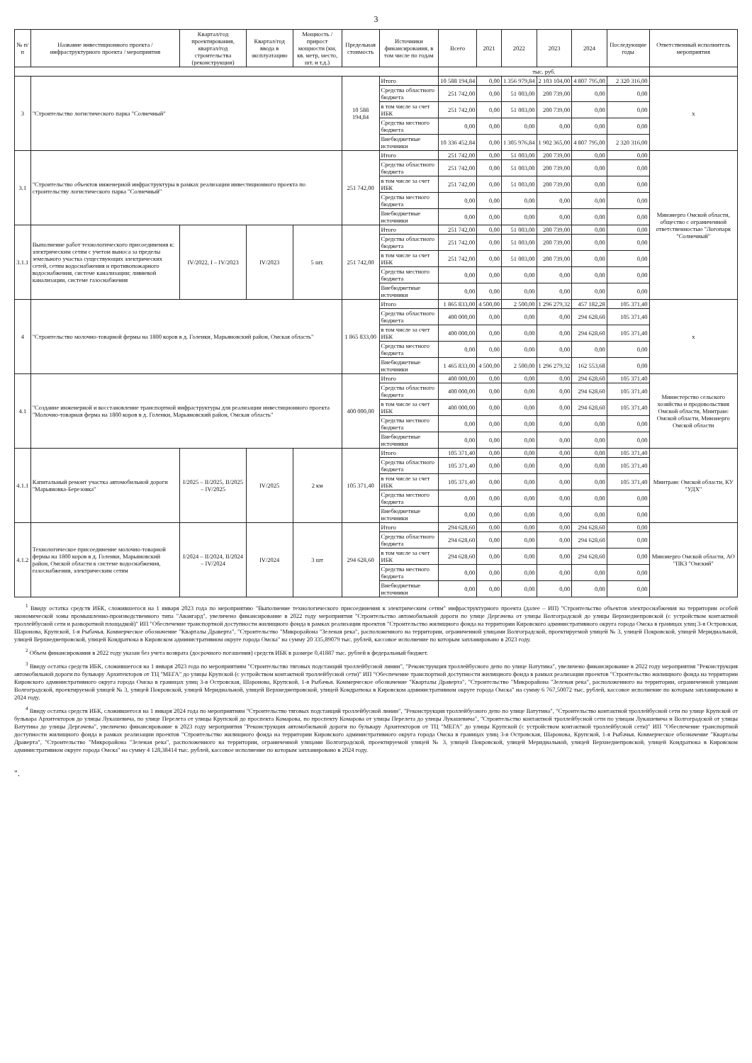3
| № п/п | Название инвестиционного проекта / инфраструктурного проекта / мероприятия | Квартал/год проектирования, квартал/год строительства (реконструкции) | Квартал/год ввода в эксплуатацию | Мощность / прирост мощности (км, кв. метр, место, шт. и т.д.) | Предельная стоимость | Источники финансирования, в том числе по годам | Всего | 2021 | 2022 | 2023 | 2024 | Последующие годы | Ответственный исполнитель мероприятия |
| --- | --- | --- | --- | --- | --- | --- | --- | --- | --- | --- | --- | --- | --- |
| | | | | | | | тыс. руб. | | | | | | |
| 3 | "Строительство логистического парка "Солнечный" | | | | 10 588 194,84 | Итого | 10 588 194,84 | 0,00 | 1 356 979,84 | 2 103 104,00 | 4 807 795,00 | 2 320 316,00 | х |
| | | | | | | Средства областного бюджета | 251 742,00 | 0,00 | 51 003,00 | 200 739,00 | 0,00 | 0,00 | |
| | | | | | | в том числе за счет ИБК | 251 742,00 | 0,00 | 51 003,00 | 200 739,00 | 0,00 | 0,00 | |
| | | | | | | Средства местного бюджета | 0,00 | 0,00 | 0,00 | 0,00 | 0,00 | 0,00 | |
| | | | | | | Внебюджетные источники | 10 336 452,84 | 0,00 | 1 305 976,84 | 1 902 365,00 | 4 807 795,00 | 2 320 316,00 | |
| 3.1 | "Строительство объектов инженерной инфраструктуры в рамках реализации инвестиционного проекта по строительству логистического парка "Солнечный" | | | | 251 742,00 | Итого | 251 742,00 | 0,00 | 51 003,00 | 200 739,00 | 0,00 | 0,00 | Минэнерго Омской области, общество с ограниченной ответственностью "Логопарк "Солнечный" |
| | | | | | | Средства областного бюджета | 251 742,00 | 0,00 | 51 003,00 | 200 739,00 | 0,00 | 0,00 | |
| | | | | | | в том числе за счет ИБК | 251 742,00 | 0,00 | 51 003,00 | 200 739,00 | 0,00 | 0,00 | |
| | | | | | | Средства местного бюджета | 0,00 | 0,00 | 0,00 | 0,00 | 0,00 | 0,00 | |
| | | | | | | Внебюджетные источники | 0,00 | 0,00 | 0,00 | 0,00 | 0,00 | 0,00 | |
| 3.1.1 | Выполнение работ технологического присоединения к: электрическим сетям с учетом выноса за пределы земельного участка существующих электрических сетей, сетям водоснабжения и противопожарного водоснабжения, системе канализации; ливневой канализации, системе газоснабжения | IV/2022, I – IV/2023 | IV/2023 | 5 шт. | 251 742,00 | Итого | 251 742,00 | 0,00 | 51 003,00 | 200 739,00 | 0,00 | 0,00 | |
| | | | | | | Средства областного бюджета | 251 742,00 | 0,00 | 51 003,00 | 200 739,00 | 0,00 | 0,00 | |
| | | | | | | в том числе за счет ИБК | 251 742,00 | 0,00 | 51 003,00 | 200 739,00 | 0,00 | 0,00 | |
| | | | | | | Средства местного бюджета | 0,00 | 0,00 | 0,00 | 0,00 | 0,00 | 0,00 | |
| | | | | | | Внебюджетные источники | 0,00 | 0,00 | 0,00 | 0,00 | 0,00 | 0,00 | |
| 4 | "Строительство молочно-товарной фермы на 1800 коров в д. Голенки, Марьяновский район, Омская область" | | | | 1 865 833,00 | Итого | 1 865 833,00 | 4 500,00 | 2 500,00 | 1 296 279,32 | 457 182,28 | 105 371,40 | х |
| | | | | | | Средства областного бюджета | 400 000,00 | 0,00 | 0,00 | 0,00 | 294 628,60 | 105 371,40 | |
| | | | | | | в том числе за счет ИБК | 400 000,00 | 0,00 | 0,00 | 0,00 | 294 628,60 | 105 371,40 | |
| | | | | | | Средства местного бюджета | 0,00 | 0,00 | 0,00 | 0,00 | 0,00 | 0,00 | |
| | | | | | | Внебюджетные источники | 1 465 833,00 | 4 500,00 | 2 500,00 | 1 296 279,32 | 162 553,68 | 0,00 | |
| 4.1 | "Создание инженерной и восстановление транспортной инфраструктуры для реализации инвестиционного проекта "Молочно-товарная ферма на 1800 коров в д. Голенки, Марьяновский район, Омская область" | | | | 400 000,00 | Итого | 400 000,00 | 0,00 | 0,00 | 0,00 | 294 628,60 | 105 371,40 | Министерство сельского хозяйства и продовольствия Омской области, Минтранс Омской области, Минэнерго Омской области |
| | | | | | | Средства областного бюджета | 400 000,00 | 0,00 | 0,00 | 0,00 | 294 628,60 | 105 371,40 | |
| | | | | | | в том числе за счет ИБК | 400 000,00 | 0,00 | 0,00 | 0,00 | 294 628,60 | 105 371,40 | |
| | | | | | | Средства местного бюджета | 0,00 | 0,00 | 0,00 | 0,00 | 0,00 | 0,00 | |
| | | | | | | Внебюджетные источники | 0,00 | 0,00 | 0,00 | 0,00 | 0,00 | 0,00 | |
| 4.1.1 | Капитальный ремонт участка автомобильной дороги "Марьяновка-Березовка" | I/2025 – II/2025, II/2025 – IV/2025 | IV/2025 | 2 км | 105 371,40 | Итого | 105 371,40 | 0,00 | 0,00 | 0,00 | 0,00 | 105 371,40 | Минтранс Омской области, КУ "УДХ" |
| | | | | | | Средства областного бюджета | 105 371,40 | 0,00 | 0,00 | 0,00 | 0,00 | 105 371,40 | |
| | | | | | | в том числе за счет ИБК | 105 371,40 | 0,00 | 0,00 | 0,00 | 0,00 | 105 371,40 | |
| | | | | | | Средства местного бюджета | 0,00 | 0,00 | 0,00 | 0,00 | 0,00 | 0,00 | |
| | | | | | | Внебюджетные источники | 0,00 | 0,00 | 0,00 | 0,00 | 0,00 | 0,00 | |
| 4.1.2 | Технологическое присоединение молочно-товарной фермы на 1800 коров в д. Голенки, Марьяновский район, Омской области к системе водоснабжения, газоснабжения, электрическим сетям | I/2024 – II/2024, II/2024 – IV/2024 | IV/2024 | 3 шт | 294 628,60 | Итого | 294 628,60 | 0,00 | 0,00 | 0,00 | 294 628,60 | 0,00 | Минэнерго Омской области, АО "ПКЗ "Омский" |
| | | | | | | Средства областного бюджета | 294 628,60 | 0,00 | 0,00 | 0,00 | 294 628,60 | 0,00 | |
| | | | | | | в том числе за счет ИБК | 294 628,60 | 0,00 | 0,00 | 0,00 | 294 628,60 | 0,00 | |
| | | | | | | Средства местного бюджета | 0,00 | 0,00 | 0,00 | 0,00 | 0,00 | 0,00 | |
| | | | | | | Внебюджетные источники | 0,00 | 0,00 | 0,00 | 0,00 | 0,00 | 0,00 | |
<sup>1</sup> Ввиду остатка средств ИБК, сложившегося на 1 января 2023 года по мероприятию "Выполнение технологического присоединения к электрическим сетям" инфраструктурного проекта (далее – ИП) "Строительство объектов электроснабжения на территории особой экономической зоны промышленно-производственного типа "Авангард", увеличено финансирование в 2022 году мероприятия "Строительство автомобильной дороги по улице Дергачева от улицы Волгоградской до улицы Верхнеднепровской (с устройством контактной троллейбусной сети и разворотной площадкой)" ИП "Обеспечение транспортной доступности жилищного фонда в рамках реализации проектов "Строительство жилищного фонда на территории Кировского административного округа города Омска в границах улиц 3-я Островская, Шаронова, Крупской, 1-я Рыбачья. Коммерческое обозначение "Кварталы Драверта", "Строительство "Микрорайона "Зеленая река", расположенного на территории, ограниченной улицами Волгоградской, проектируемой улицей № 3, улицей Покровской, улицей Меридиальной, улицей Верхнеднепровской, улицей Кондратюка в Кировском административном округе города Омска" на сумму 20 335,89079 тыс. рублей, кассовое исполнение по которым запланировано в 2023 году.
<sup>2</sup> Объем финансирования в 2022 году указан без учета возврата (досрочного погашения) средств ИБК в размере 0,41887 тыс. рублей в федеральный бюджет.
<sup>3</sup> Ввиду остатка средств ИБК, сложившегося на 1 января 2023 года по мероприятиям "Строительство тяговых подстанций троллейбусной линии", "Реконструкция троллейбусного депо по улице Ватутина", увеличено финансирование в 2022 году мероприятия "Реконструкция автомобильной дороги по бульвару Архитекторов от ТЦ "МЕГА" до улицы Крупской (с устройством контактной троллейбусной сети)" ИП "Обеспечение транспортной доступности жилищного фонда в рамках реализации проектов "Строительство жилищного фонда на территории Кировского административного округа города Омска в границах улиц 3-я Островская, Шаронова, Крупской, 1-я Рыбачья. Коммерческое обозначение "Кварталы Драверта", "Строительство "Микрорайона "Зеленая река", расположенного на территории, ограниченной улицами Волгоградской, проектируемой улицей № 3, улицей Покровской, улицей Меридиальной, улицей Верхнеднепровской, улицей Кондратюка в Кировском административном округе города Омска" на сумму 6 767,50072 тыс. рублей, кассовое исполнение по которым запланировано в 2024 году.
<sup>4</sup> Ввиду остатка средств ИБК, сложившегося на 1 января 2024 года по мероприятиям "Строительство тяговых подстанций троллейбусной линии", "Реконструкция троллейбусного депо по улице Ватутина", "Строительство контактной троллейбусной сети по улице Крупской от бульвара Архитекторов до улицы Лукашевича, по улице Перелета от улицы Крупской до проспекта Комарова, по проспекту Комарова от улицы Перелета до улицы Лукашевича", "Строительство контактной троллейбусной сети по улицам Лукашевича и Волгоградской от улицы Ватутина до улицы Дергачева", увеличено финансирование в 2023 году мероприятия "Реконструкция автомобильной дороги по бульвару Архитекторов от ТЦ "МЕГА" до улицы Крупской (с устройством контактной троллейбусной сети)" ИП "Обеспечение транспортной доступности жилищного фонда в рамках реализации проектов "Строительство жилищного фонда на территории Кировского административного округа города Омска в границах улиц 3-я Островская, Шаронова, Крупской, 1-я Рыбачья. Коммерческое обозначение "Кварталы Драверта", "Строительство "Микрорайона "Зеленая река", расположенного на территории, ограниченной улицами Волгоградской, проектируемой улицей № 3, улицей Покровской, улицей Меридиальной, улицей Верхнеднепровской, улицей Кондратюка в Кировском административном округе города Омска" на сумму 4 128,38414 тыс. рублей, кассовое исполнение по которым запланировано в 2024 году.
".